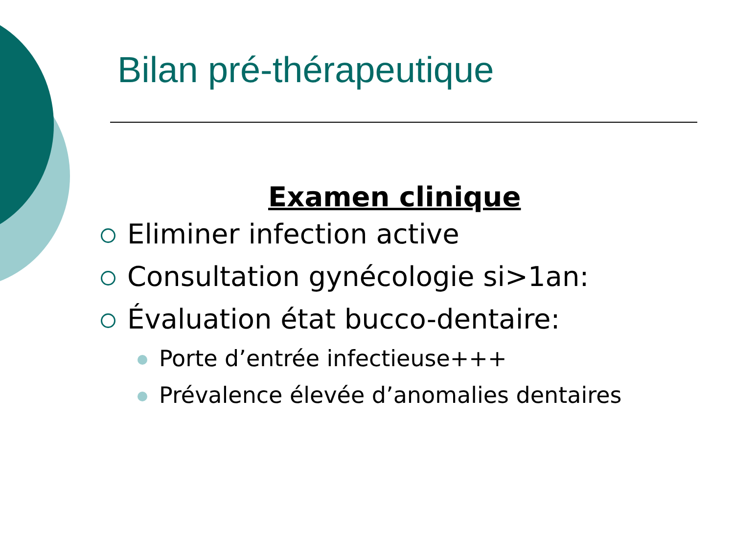Bilan pré-thérapeutique
Examen clinique
Eliminer infection active
Consultation gynécologie si>1an:
Évaluation état bucco-dentaire:
Porte d’entrée infectieuse+++
Prévalence élevée d’anomalies dentaires